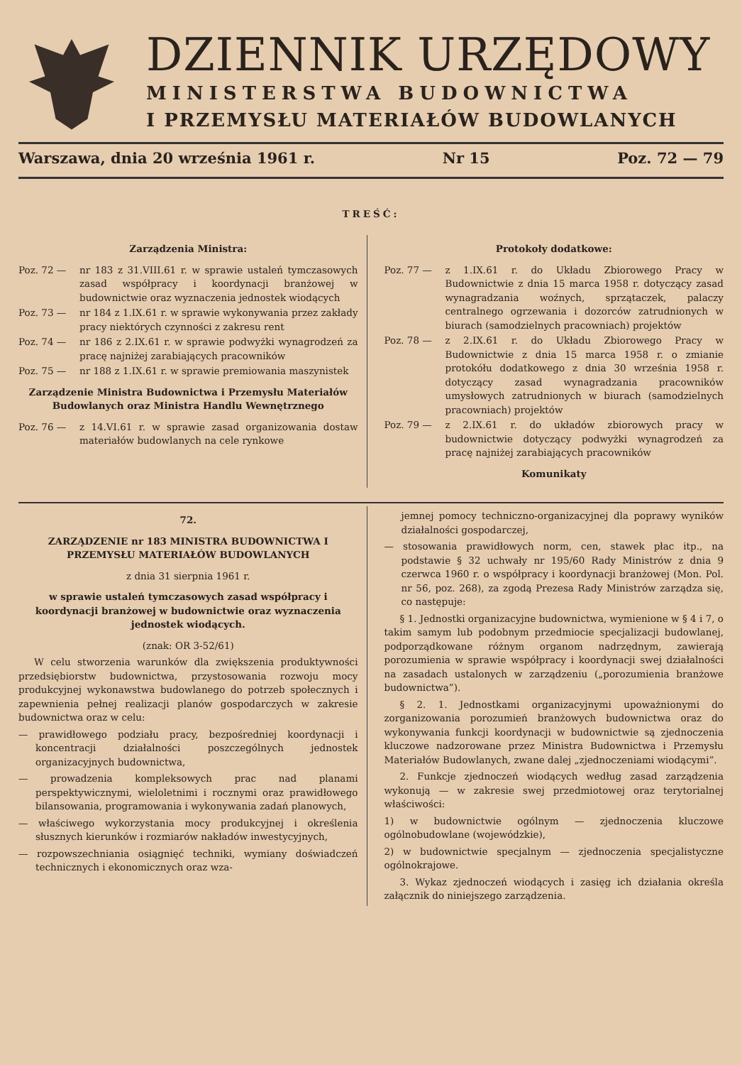DZIENNIK URZĘDOWY
MINISTERSTWA BUDOWNICTWA
I PRZEMYSŁU MATERIAŁÓW BUDOWLANYCH
Warszawa, dnia 20 września 1961 r. Nr 15 Poz. 72 — 79
TREŚĆ:
Zarządzenia Ministra:
Poz. 72 — nr 183 z 31.VIII.61 r. w sprawie ustaleń tymczasowych zasad współpracy i koordynacji branżowej w budownictwie oraz wyznaczenia jednostek wiodących
Poz. 73 — nr 184 z 1.IX.61 r. w sprawie wykonywania przez zakłady pracy niektórych czynności z zakresu rent
Poz. 74 — nr 186 z 2.IX.61 r. w sprawie podwyżki wynagrodzeń za pracę najniżej zarabiających pracowników
Poz. 75 — nr 188 z 1.IX.61 r. w sprawie premiowania maszynistek
Zarządzenie Ministra Budownictwa i Przemysłu Materiałów Budowlanych oraz Ministra Handlu Wewnętrznego
Poz. 76 — z 14.VI.61 r. w sprawie zasad organizowania dostaw materiałów budowlanych na cele rynkowe
Protokoły dodatkowe:
Poz. 77 — z 1.IX.61 r. do Układu Zbiorowego Pracy w Budownictwie z dnia 15 marca 1958 r. dotyczący zasad wynagradzania woźnych, sprzątaczek, palaczy centralnego ogrzewania i dozorców zatrudnionych w biurach (samodzielnych pracowniach) projektów
Poz. 78 — z 2.IX.61 r. do Układu Zbiorowego Pracy w Budownictwie z dnia 15 marca 1958 r. o zmianie protokółu dodatkowego z dnia 30 września 1958 r. dotyczący zasad wynagradzania pracowników umysłowych zatrudnionych w biurach (samodzielnych pracowniach) projektów
Poz. 79 — z 2.IX.61 r. do układów zbiorowych pracy w budownictwie dotyczący podwyżki wynagrodzeń za pracę najniżej zarabiających pracowników
Komunikaty
72.
ZARZĄDZENIE nr 183 MINISTRA BUDOWNICTWA I PRZEMYSŁU MATERIAŁÓW BUDOWLANYCH
z dnia 31 sierpnia 1961 r.
w sprawie ustaleń tymczasowych zasad współpracy i koordynacji branżowej w budownictwie oraz wyznaczenia jednostek wiodących.
(znak: OR 3-52/61)
W celu stworzenia warunków dla zwiększenia produktywności przedsiębiorstw budownictwa, przystosowania rozwoju mocy produkcyjnej wykonawstwa budowlanego do potrzeb społecznych i zapewnienia pełnej realizacji planów gospodarczych w zakresie budownictwa oraz w celu:
— prawidłowego podziału pracy, bezpośredniej koordynacji i koncentracji działalności poszczególnych jednostek organizacyjnych budownictwa,
— prowadzenia kompleksowych prac nad planami perspektywicznymi, wieloletnimi i rocznymi oraz prawidłowego bilansowania, programowania i wykonywania zadań planowych,
— właściwego wykorzystania mocy produkcyjnej i określenia słusznych kierunków i rozmiarów nakładów inwestycyjnych,
— rozpowszechniania osiągnięć techniki, wymiany doświadczeń technicznych i ekonomicznych oraz wza-
jemnej pomocy techniczno-organizacyjnej dla poprawy wyników działalności gospodarczej,
— stosowania prawidłowych norm, cen, stawek płac itp., na podstawie § 32 uchwały nr 195/60 Rady Ministrów z dnia 9 czerwca 1960 r. o współpracy i koordynacji branżowej (Mon. Pol. nr 56, poz. 268), za zgodą Prezesa Rady Ministrów zarządza się, co następuje:
§ 1. Jednostki organizacyjne budownictwa, wymienione w § 4 i 7, o takim samym lub podobnym przedmiocie specjalizacji budowlanej, podporządkowane różnym organom nadrzędnym, zawierają porozumienia w sprawie współpracy i koordynacji swej działalności na zasadach ustalonych w zarządzeniu („porozumienia branżowe budownictwa”).
§ 2. 1. Jednostkami organizacyjnymi upoważnionymi do zorganizowania porozumień branżowych budownictwa oraz do wykonywania funkcji koordynacji w budownictwie są zjednoczenia kluczowe nadzorowane przez Ministra Budownictwa i Przemysłu Materiałów Budowlanych, zwane dalej „zjednoczeniami wiodącymi”.
2. Funkcje zjednoczeń wiodących według zasad zarządzenia wykonują — w zakresie swej przedmiotowej oraz terytorialnej właściwości:
1) w budownictwie ogólnym — zjednoczenia kluczowe ogólnobudowlane (wojewódzkie),
2) w budownictwie specjalnym — zjednoczenia specjalistyczne ogólnokrajowe.
3. Wykaz zjednoczeń wiodących i zasięg ich działania określa załącznik do niniejszego zarządzenia.